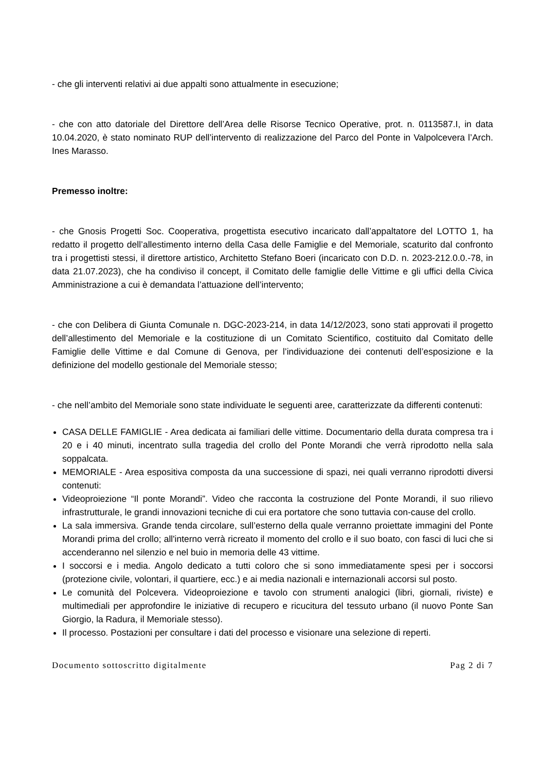- che gli interventi relativi ai due appalti sono attualmente in esecuzione;
- che con atto datoriale del Direttore dell’Area delle Risorse Tecnico Operative, prot. n. 0113587.I, in data 10.04.2020, è stato nominato RUP dell’intervento di realizzazione del Parco del Ponte in Valpolcevera l’Arch. Ines Marasso.
Premesso inoltre:
- che Gnosis Progetti Soc. Cooperativa, progettista esecutivo incaricato dall’appaltatore del LOTTO 1, ha redatto il progetto dell’allestimento interno della Casa delle Famiglie e del Memoriale, scaturito dal confronto tra i progettisti stessi, il direttore artistico, Architetto Stefano Boeri (incaricato con D.D. n. 2023-212.0.0.-78, in data 21.07.2023), che ha condiviso il concept, il Comitato delle famiglie delle Vittime e gli uffici della Civica Amministrazione a cui è demandata l’attuazione dell’intervento;
- che con Delibera di Giunta Comunale n. DGC-2023-214, in data 14/12/2023, sono stati approvati il progetto dell’allestimento del Memoriale e la costituzione di un Comitato Scientifico, costituito dal Comitato delle Famiglie delle Vittime e dal Comune di Genova, per l’individuazione dei contenuti dell’esposizione e la definizione del modello gestionale del Memoriale stesso;
- che nell’ambito del Memoriale sono state individuate le seguenti aree, caratterizzate da differenti contenuti:
CASA DELLE FAMIGLIE - Area dedicata ai familiari delle vittime. Documentario della durata compresa tra i 20 e i 40 minuti, incentrato sulla tragedia del crollo del Ponte Morandi che verrà riprodotto nella sala soppalcata.
MEMORIALE - Area espositiva composta da una successione di spazi, nei quali verranno riprodotti diversi contenuti:
Videoproiezione “Il ponte Morandi”. Video che racconta la costruzione del Ponte Morandi, il suo rilievo infrastrutturale, le grandi innovazioni tecniche di cui era portatore che sono tuttavia con-cause del crollo.
La sala immersiva. Grande tenda circolare, sull’esterno della quale verranno proiettate immagini del Ponte Morandi prima del crollo; all'interno verrà ricreato il momento del crollo e il suo boato, con fasci di luci che si accenderanno nel silenzio e nel buio in memoria delle 43 vittime.
I soccorsi e i media. Angolo dedicato a tutti coloro che si sono immediatamente spesi per i soccorsi (protezione civile, volontari, il quartiere, ecc.) e ai media nazionali e internazionali accorsi sul posto.
Le comunità del Polcevera. Videoproiezione e tavolo con strumenti analogici (libri, giornali, riviste) e multimediali per approfondire le iniziative di recupero e ricucitura del tessuto urbano (il nuovo Ponte San Giorgio, la Radura, il Memoriale stesso).
Il processo. Postazioni per consultare i dati del processo e visionare una selezione di reperti.
Documento sottoscritto digitalmente Pag 2 di 7